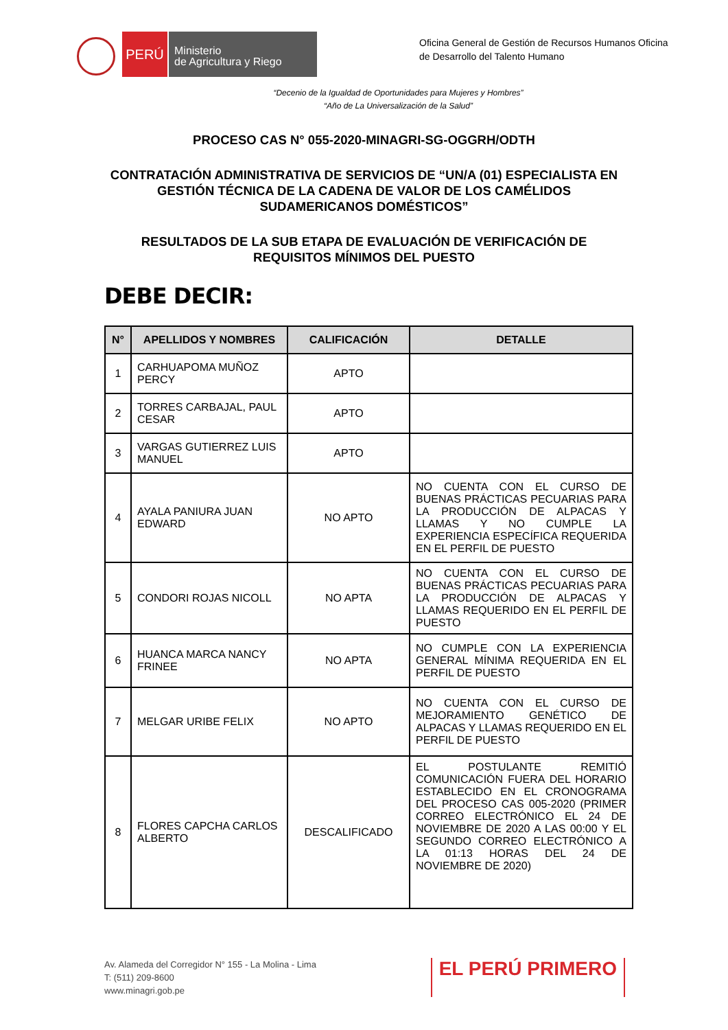PERÚ
Ministerio
de Agricultura y Riego
Oficina General de Gestión de Recursos Humanos Oficina de Desarrollo del Talento Humano
“Decenio de la Igualdad de Oportunidades para Mujeres y Hombres”
“Año de La Universalización de la Salud”
PROCESO CAS N° 055-2020-MINAGRI-SG-OGGRH/ODTH
CONTRATACIÓN ADMINISTRATIVA DE SERVICIOS DE “UN/A (01) ESPECIALISTA EN GESTIÓN TÉCNICA DE LA CADENA DE VALOR DE LOS CAMÉLIDOS SUDAMERICANOS DOMÉSTICOS”
RESULTADOS DE LA SUB ETAPA DE EVALUACIÓN DE VERIFICACIÓN DE REQUISITOS MÍNIMOS DEL PUESTO
DEBE DECIR:
| N° | APELLIDOS Y NOMBRES | CALIFICACIÓN | DETALLE |
| --- | --- | --- | --- |
| 1 | CARHUAPOMA MUÑOZ PERCY | APTO | |
| 2 | TORRES CARBAJAL, PAUL CESAR | APTO | |
| 3 | VARGAS GUTIERREZ LUIS MANUEL | APTO | |
| 4 | AYALA PANIURA JUAN EDWARD | NO APTO | NO CUENTA CON EL CURSO DE BUENAS PRÁCTICAS PECUARIAS PARA LA PRODUCCIÓN DE ALPACAS Y LLAMAS Y NO CUMPLE LA EXPERIENCIA ESPECÍFICA REQUERIDA EN EL PERFIL DE PUESTO |
| 5 | CONDORI ROJAS NICOLL | NO APTA | NO CUENTA CON EL CURSO DE BUENAS PRÁCTICAS PECUARIAS PARA LA PRODUCCIÓN DE ALPACAS Y LLAMAS REQUERIDO EN EL PERFIL DE PUESTO |
| 6 | HUANCA MARCA NANCY FRINEE | NO APTA | NO CUMPLE CON LA EXPERIENCIA GENERAL MÍNIMA REQUERIDA EN EL PERFIL DE PUESTO |
| 7 | MELGAR URIBE FELIX | NO APTO | NO CUENTA CON EL CURSO DE MEJORAMIENTO GENÉTICO DE ALPACAS Y LLAMAS REQUERIDO EN EL PERFIL DE PUESTO |
| 8 | FLORES CAPCHA CARLOS ALBERTO | DESCALIFICADO | EL POSTULANTE REMITIÓ COMUNICACIÓN FUERA DEL HORARIO ESTABLECIDO EN EL CRONOGRAMA DEL PROCESO CAS 005-2020 (PRIMER CORREO ELECTRÓNICO EL 24 DE NOVIEMBRE DE 2020 A LAS 00:00 Y EL SEGUNDO CORREO ELECTRÓNICO A LA 01:13 HORAS DEL 24 DE NOVIEMBRE DE 2020) |
Av. Alameda del Corregidor N° 155 - La Molina - Lima
T: (511) 209-8600
www.minagri.gob.pe
EL PERÚ PRIMERO